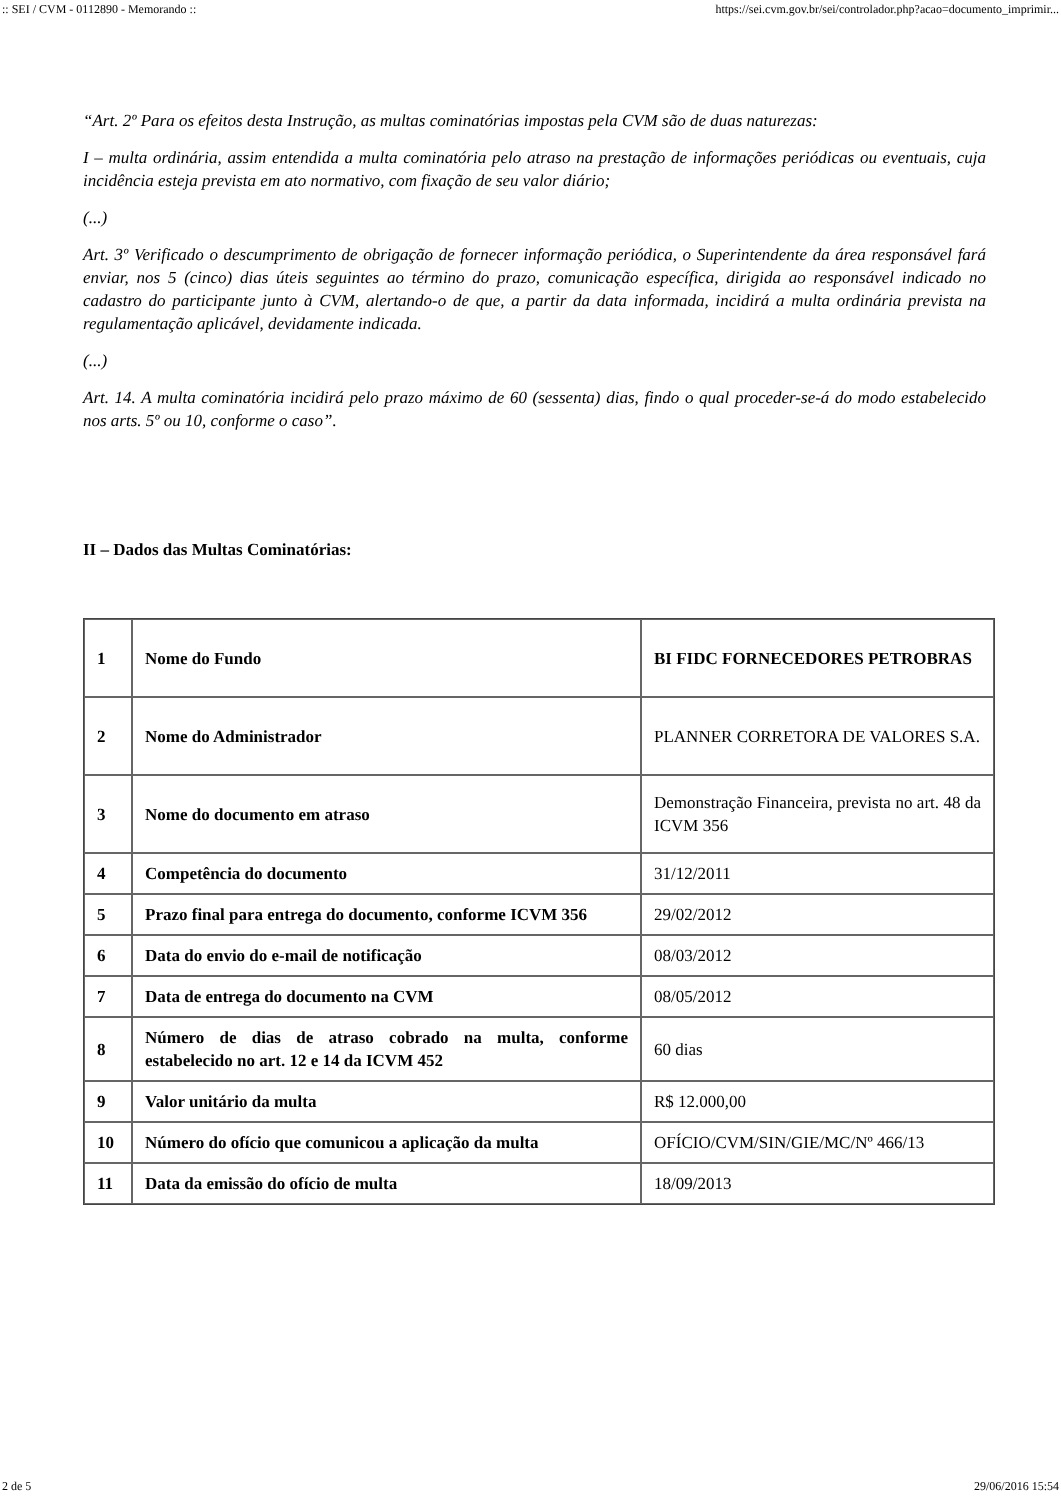:: SEI / CVM - 0112890 - Memorando :: https://sei.cvm.gov.br/sei/controlador.php?acao=documento_imprimir...
“Art. 2º Para os efeitos desta Instrução, as multas cominatórias impostas pela CVM são de duas naturezas:
I – multa ordinária, assim entendida a multa cominatória pelo atraso na prestação de informações periódicas ou eventuais, cuja incidência esteja prevista em ato normativo, com fixação de seu valor diário;
(...)
Art. 3º Verificado o descumprimento de obrigação de fornecer informação periódica, o Superintendente da área responsável fará enviar, nos 5 (cinco) dias úteis seguintes ao término do prazo, comunicação específica, dirigida ao responsável indicado no cadastro do participante junto à CVM, alertando-o de que, a partir da data informada, incidirá a multa ordinária prevista na regulamentação aplicável, devidamente indicada.
(...)
Art. 14. A multa cominatória incidirá pelo prazo máximo de 60 (sessenta) dias, findo o qual proceder-se-á do modo estabelecido nos arts. 5º ou 10, conforme o caso”.
II – Dados das Multas Cominatórias:
| 1 | Nome do Fundo | BI FIDC FORNECEDORES PETROBRAS |
| 2 | Nome do Administrador | PLANNER CORRETORA DE VALORES S.A. |
| 3 | Nome do documento em atraso | Demonstração Financeira, prevista no art. 48 da ICVM 356 |
| 4 | Competência do documento | 31/12/2011 |
| 5 | Prazo final para entrega do documento, conforme ICVM 356 | 29/02/2012 |
| 6 | Data do envio do e-mail de notificação | 08/03/2012 |
| 7 | Data de entrega do documento na CVM | 08/05/2012 |
| 8 | Número de dias de atraso cobrado na multa, conforme estabelecido no art. 12 e 14 da ICVM 452 | 60 dias |
| 9 | Valor unitário da multa | R$ 12.000,00 |
| 10 | Número do ofício que comunicou a aplicação da multa | OFÍCIO/CVM/SIN/GIE/MC/Nº 466/13 |
| 11 | Data da emissão do ofício de multa | 18/09/2013 |
2 de 5 29/06/2016 15:54